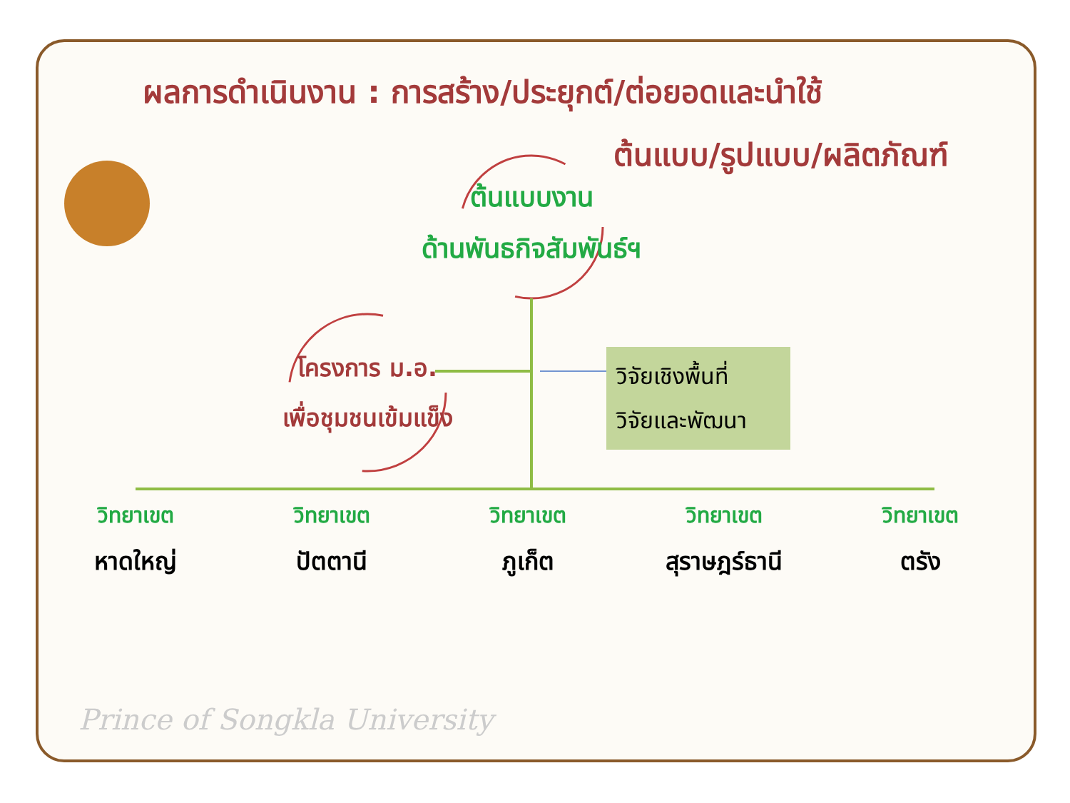ผลการดำเนินงาน : การสร้าง/ประยุกต์/ต่อยอดและนำใช้
ต้นแบบ/รูปแบบ/ผลิตภัณฑ์
ต้นแบบงาน
ด้านพันธกิจสัมพันธ์ฯ
โครงการ ม.อ.
เพื่อชุมชนเข้มแข็ง
วิจัยเชิงพื้นที่
วิจัยและพัฒนา
วิทยาเขต
หาดใหญ่
วิทยาเขต
ปัตตานี
วิทยาเขต
ภูเก็ต
วิทยาเขต
สุราษฎร์ธานี
วิทยาเขต
ตรัง
Prince of Songkla University